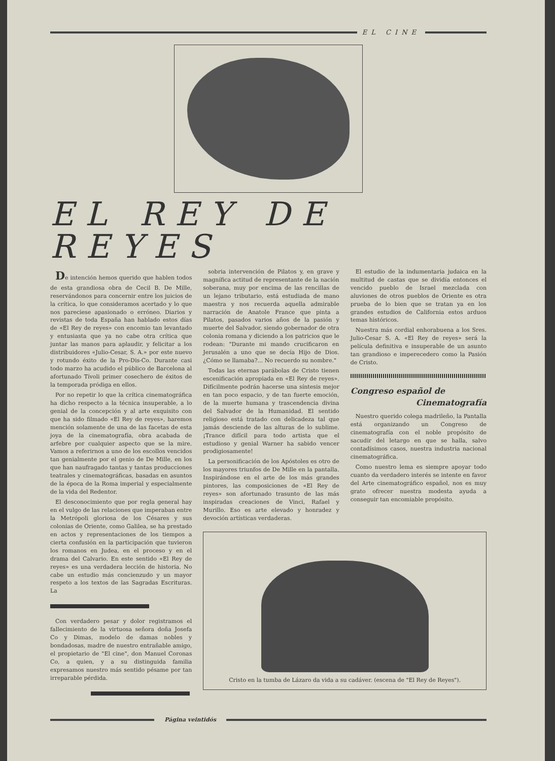EL CINE
EL REY DE REYES
De intención hemos querido que hablen todos de esta grandiosa obra de Cecil B. De Mille, reservándonos para concernir entre los juicios de la crítica, lo que consideramos acertado y lo que nos pareciese apasionado o erróneo. Diarios y revistas de toda España han hablado estos días de «El Rey de reyes» con encomio tan levantado y entusiasta que ya no cabe otra crítica que juntar las manos para aplaudir, y felicitar a los distribuidores «Julio-Cesar, S. A.» por este nuevo y rotundo éxito de la Pro-Dis-Co. Durante casi todo marzo ha acudido el público de Barcelona al afortunado Tívoli primer cosechero de éxitos de la temporada pródiga en ellos.
Por no repetir lo que la crítica cinematográfica ha dicho respecto a la técnica insuperable, a lo genial de la concepción y al arte exquisito con que ha sido filmado «El Rey de reyes», haremos mención solamente de una de las facetas de esta joya de la cinematografía, obra acabada de arfebre por cualquier aspecto que se la mire. Vamos a referirnos a uno de los escollos vencidos tan genialmente por el genio de De Mille, en los que han naufragado tantas y tantas producciones teatrales y cinematográficas, basadas en asuntos de la época de la Roma imperial y especialmente de la vida del Redentor.
El desconocimiento que por regla general hay en el vulgo de las relaciones que imperaban entre la Metrópoli gloriosa de los Césares y sus colonias de Oriente, como Galilea, se ha prestado en actos y representaciones de los tiempos a cierta confusión en la participación que tuvieron los romanos en Judea, en el proceso y en el drama del Calvario. En este sentido «El Rey de reyes» es una verdadera lección de historia. No cabe un estudio más concienzudo y un mayor respeto a los textos de las Sagradas Escrituras. La
Con verdadero pesar y dolor registramos el fallecimiento de la virtuosa señora doña Josefa Co y Dimas, modelo de damas nobles y bondadosas, madre de nuestro entrañable amigo, el propietario de "El cine", don Manuel Coronas Co, a quien, y a su distinguida familia expresamos nuestro más sentido pésame por tan irreparable pérdida.
sobria intervención de Pilatos y, en grave y magnífica actitud de representante de la nación soberana, muy por encima de las rencillas de un lejano tributario, está estudiada de mano maestra y nos recuerda aquella admirable narración de Anatole France que pinta a Pilatos, pasados varios años de la pasión y muerte del Salvador, siendo gobernador de otra colonia romana y diciendo a los patricios que le rodean: "Durante mi mando crucificaron en Jerusalén a uno que se decía Hijo de Dios. ¿Cómo se llamaba?... No recuerdo su nombre."
Todas las eternas parábolas de Cristo tienen escenificación apropiada en «El Rey de reyes». Difícilmente podrán hacerse una síntesis mejor en tan poco espacio, y de tan fuerte emoción, de la muerte humana y trascendencia divina del Salvador de la Humanidad. El sentido religioso está tratado con delicadeza tal que jamás desciende de las alturas de lo sublime. ¡Trance difícil para todo artista que el estudioso y genial Warner ha sabido vencer prodigiosamente!
La personificación de los Apóstoles es otro de los mayores triunfos de De Mille en la pantalla. Inspirándose en el arte de los más grandes pintores, las composiciones de «El Rey de reyes» son afortunado trasunto de las más inspiradas creaciones de Vinci, Rafael y Murillo. Eso es arte elevado y honradez y devoción artísticas verdaderas.
El estudio de la indumentaria judaica en la multitud de castas que se dividía entonces el vencido pueblo de Israel mezclada con aluviones de otros pueblos de Oriente es otra prueba de lo bien que se tratan ya en los grandes estudios de California estos arduos temas históricos.
Nuestra más cordial enhorabuena a los Sres. Julio-Cesar S. A. «El Rey de reyes» será la película definitiva e insuperable de un asunto tan grandioso e imperecedero como la Pasión de Cristo.
Congreso español de
Cinematografía
Nuestro querido colega madrileño, la Pantalla está organizando un Congreso de cinematografía con el noble propósito de sacudir del letargo en que se halla, salvo contadísimos casos, nuestra industria nacional cinematográfica.
Como nuestro lema es siempre apoyar todo cuanto da verdadero interés se intente en favor del Arte cinematográfico español, nos es muy grato ofrecer nuestra modesta ayuda a conseguir tan encomiable propósito.
Cristo en la tumba de Lázaro da vida a su cadáver. (escena de "El Rey de Reyes").
Página veintidós